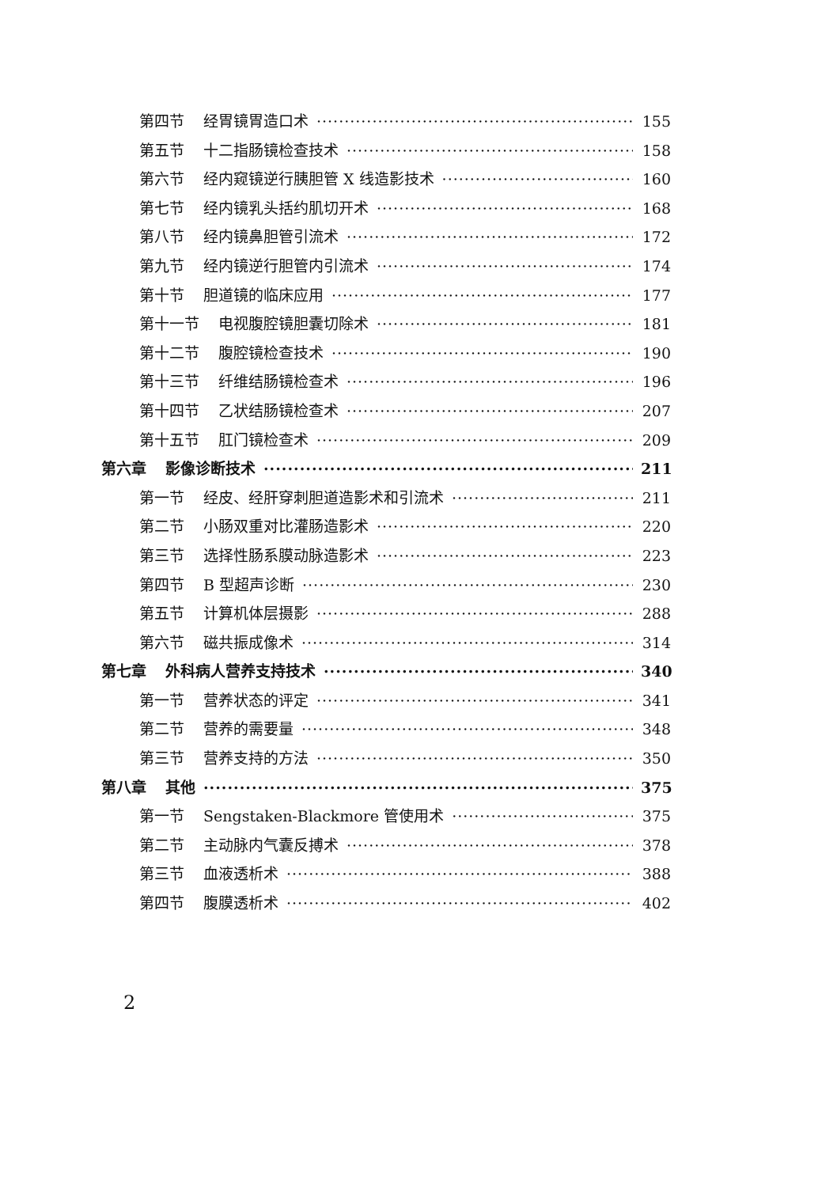第四节 经胃镜胃造口术 155
第五节 十二指肠镜检查技术 158
第六节 经内窥镜逆行胰胆管 X 线造影技术 160
第七节 经内镜乳头括约肌切开术 168
第八节 经内镜鼻胆管引流术 172
第九节 经内镜逆行胆管内引流术 174
第十节 胆道镜的临床应用 177
第十一节 电视腹腔镜胆囊切除术 181
第十二节 腹腔镜检查技术 190
第十三节 纤维结肠镜检查术 196
第十四节 乙状结肠镜检查术 207
第十五节 肛门镜检查术 209
第六章 影像诊断技术 211
第一节 经皮、经肝穿刺胆道造影术和引流术 211
第二节 小肠双重对比灌肠造影术 220
第三节 选择性肠系膜动脉造影术 223
第四节 B 型超声诊断 230
第五节 计算机体层摄影 288
第六节 磁共振成像术 314
第七章 外科病人营养支持技术 340
第一节 营养状态的评定 341
第二节 营养的需要量 348
第三节 营养支持的方法 350
第八章 其他 375
第一节 Sengstaken-Blackmore 管使用术 375
第二节 主动脉内气囊反搏术 378
第三节 血液透析术 388
第四节 腹膜透析术 402
2